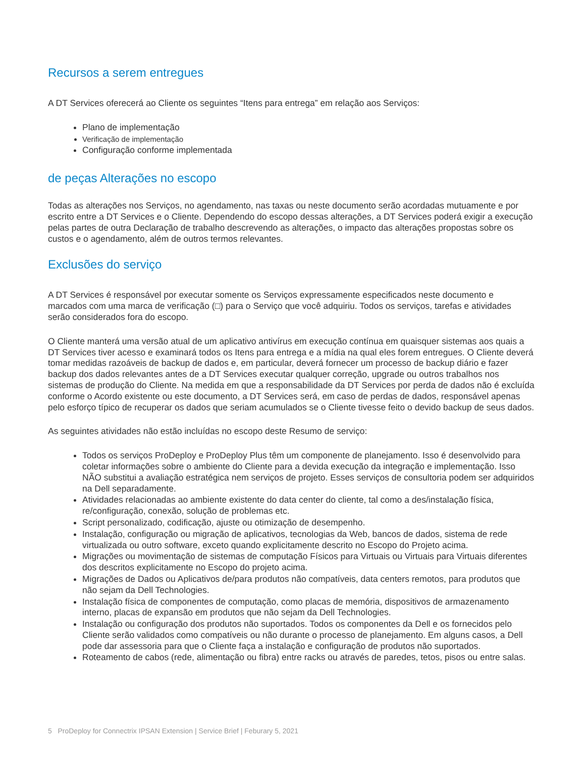Recursos a serem entregues
A DT Services oferecerá ao Cliente os seguintes “Itens para entrega” em relação aos Serviços:
Plano de implementação
Verificação de implementação
Configuração conforme implementada
de peças Alterações no escopo
Todas as alterações nos Serviços, no agendamento, nas taxas ou neste documento serão acordadas mutuamente e por escrito entre a DT Services e o Cliente. Dependendo do escopo dessas alterações, a DT Services poderá exigir a execução pelas partes de outra Declaração de trabalho descrevendo as alterações, o impacto das alterações propostas sobre os custos e o agendamento, além de outros termos relevantes.
Exclusões do serviço
A DT Services é responsável por executar somente os Serviços expressamente especificados neste documento e marcados com uma marca de verificação (□) para o Serviço que você adquiriu. Todos os serviços, tarefas e atividades serão considerados fora do escopo.
O Cliente manterá uma versão atual de um aplicativo antivírus em execução contínua em quaisquer sistemas aos quais a DT Services tiver acesso e examinará todos os Itens para entrega e a mídia na qual eles forem entregues. O Cliente deverá tomar medidas razoáveis de backup de dados e, em particular, deverá fornecer um processo de backup diário e fazer backup dos dados relevantes antes de a DT Services executar qualquer correção, upgrade ou outros trabalhos nos sistemas de produção do Cliente. Na medida em que a responsabilidade da DT Services por perda de dados não é excluída conforme o Acordo existente ou este documento, a DT Services será, em caso de perdas de dados, responsável apenas pelo esforço típico de recuperar os dados que seriam acumulados se o Cliente tivesse feito o devido backup de seus dados.
As seguintes atividades não estão incluídas no escopo deste Resumo de serviço:
Todos os serviços ProDeploy e ProDeploy Plus têm um componente de planejamento. Isso é desenvolvido para coletar informações sobre o ambiente do Cliente para a devida execução da integração e implementação. Isso NÃO substitui a avaliação estratégica nem serviços de projeto. Esses serviços de consultoria podem ser adquiridos na Dell separadamente.
Atividades relacionadas ao ambiente existente do data center do cliente, tal como a des/instalação física, re/configuração, conexão, solução de problemas etc.
Script personalizado, codificação, ajuste ou otimização de desempenho.
Instalação, configuração ou migração de aplicativos, tecnologias da Web, bancos de dados, sistema de rede virtualizada ou outro software, exceto quando explicitamente descrito no Escopo do Projeto acima.
Migrações ou movimentação de sistemas de computação Físicos para Virtuais ou Virtuais para Virtuais diferentes dos descritos explicitamente no Escopo do projeto acima.
Migrações de Dados ou Aplicativos de/para produtos não compatíveis, data centers remotos, para produtos que não sejam da Dell Technologies.
Instalação física de componentes de computação, como placas de memória, dispositivos de armazenamento interno, placas de expansão em produtos que não sejam da Dell Technologies.
Instalação ou configuração dos produtos não suportados. Todos os componentes da Dell e os fornecidos pelo Cliente serão validados como compatíveis ou não durante o processo de planejamento. Em alguns casos, a Dell pode dar assessoria para que o Cliente faça a instalação e configuração de produtos não suportados.
Roteamento de cabos (rede, alimentação ou fibra) entre racks ou através de paredes, tetos, pisos ou entre salas.
5 ProDeploy for Connectrix IPSAN Extension | Service Brief | Feburary 5, 2021